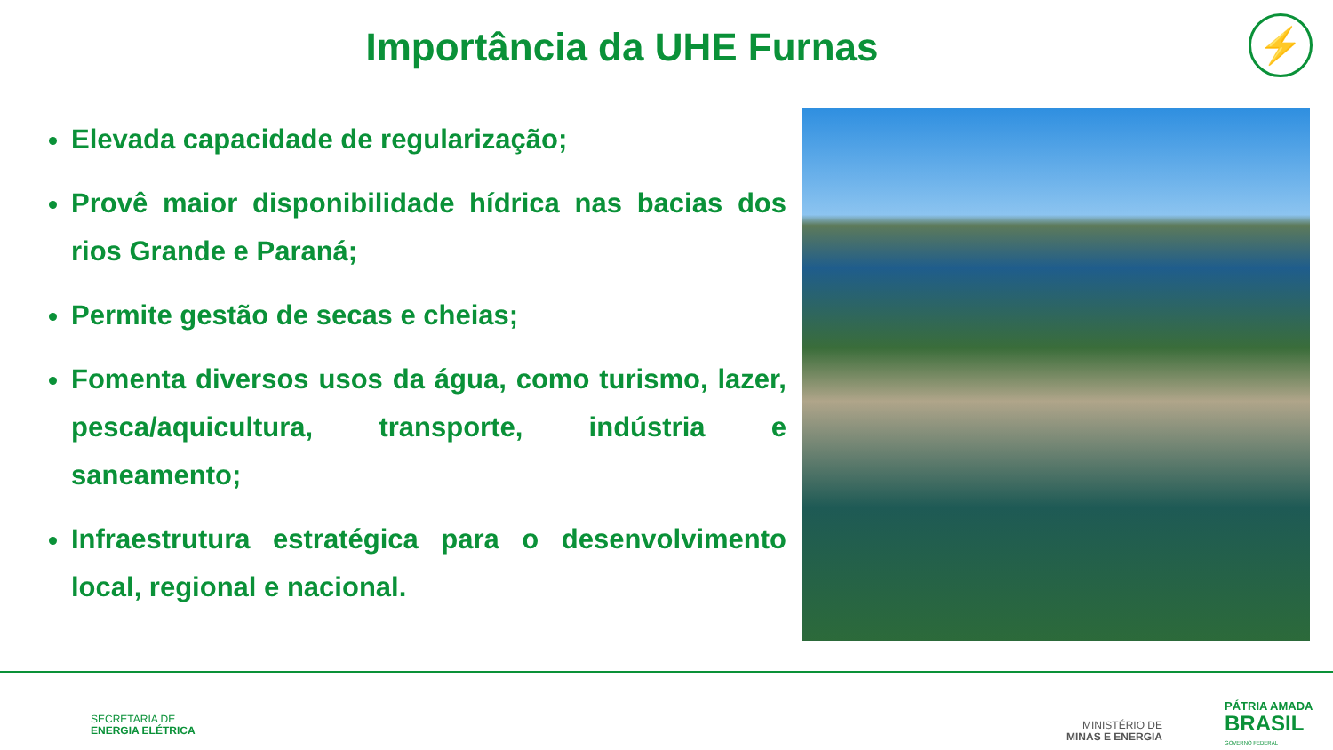Importância da UHE Furnas ⚡
Elevada capacidade de regularização;
Provê maior disponibilidade hídrica nas bacias dos rios Grande e Paraná;
Permite gestão de secas e cheias;
Fomenta diversos usos da água, como turismo, lazer, pesca/aquicultura, transporte, indústria e saneamento;
Infraestrutura estratégica para o desenvolvimento local, regional e nacional.
SECRETARIA DE
ENERGIA ELÉTRICA
MINISTÉRIO DE
MINAS E ENERGIA
PÁTRIA AMADA
BRASIL
GOVERNO FEDERAL